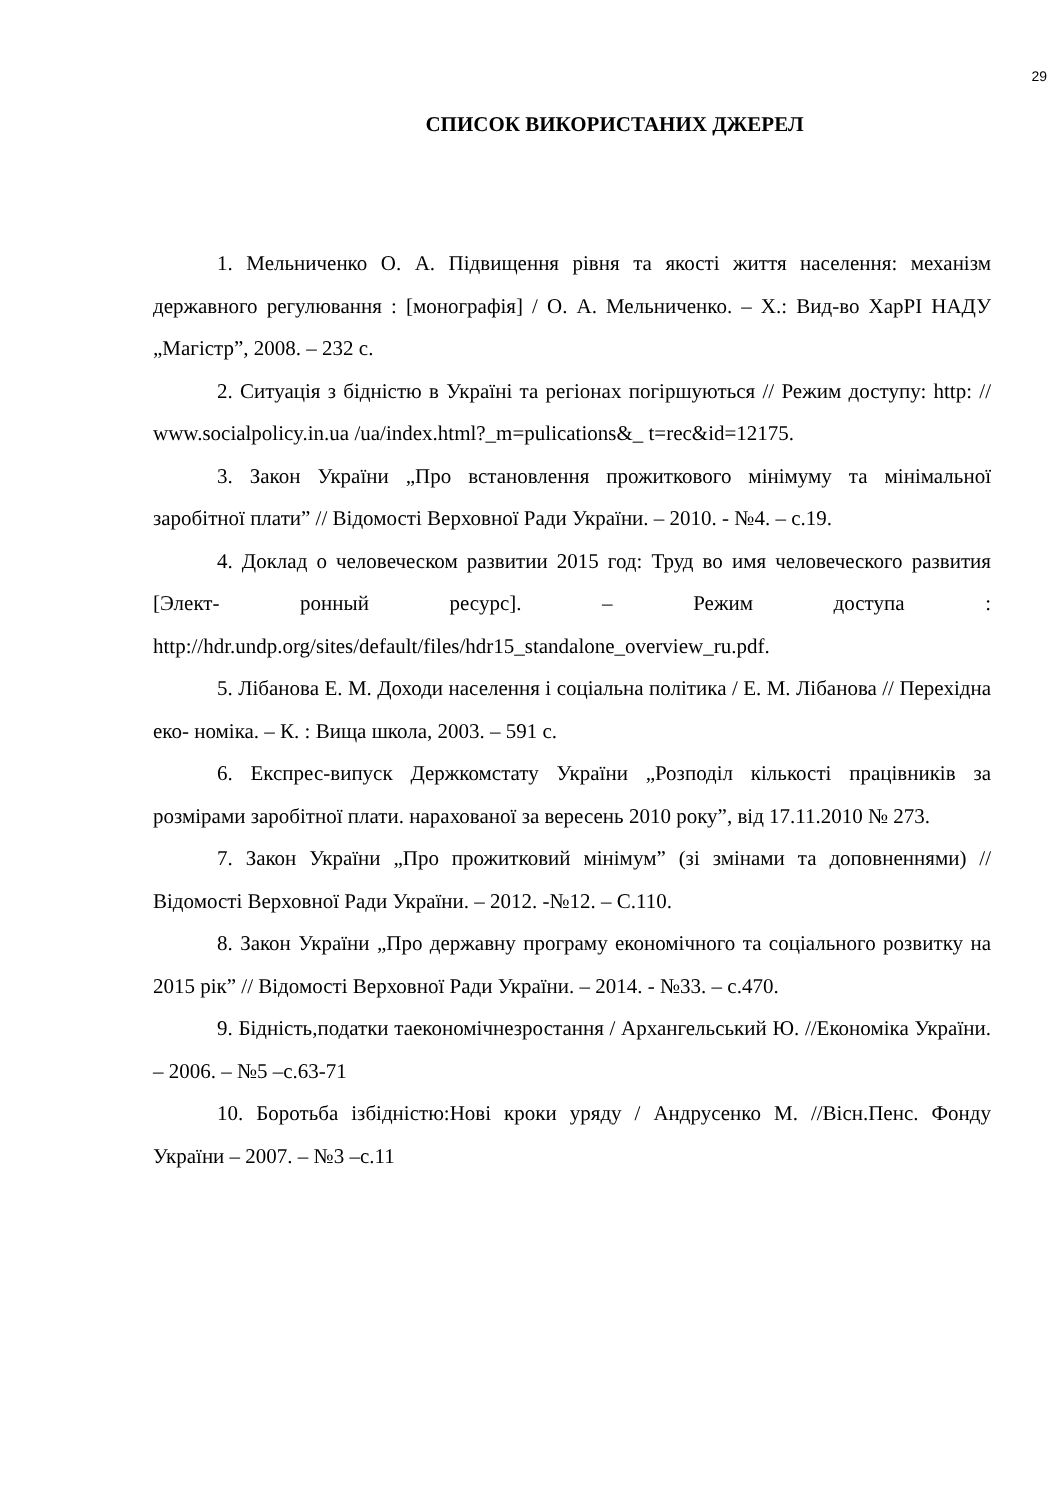29
СПИСОК ВИКОРИСТАНИХ ДЖЕРЕЛ
1. Мельниченко О. А. Підвищення рівня та якості життя населення: механізм державного регулювання : [монографія] / О. А. Мельниченко. – Х.: Вид-во ХарРІ НАДУ „Магістр”, 2008. – 232 с.
2. Ситуація з бідністю в Україні та регіонах погіршуються // Режим доступу: http: // www.socialpolicy.in.ua /ua/index.html?_m=pulications&_ t=rec&id=12175.
3. Закон України „Про встановлення прожиткового мінімуму та мінімальної заробітної плати” // Відомості Верховної Ради України. – 2010. - №4. – с.19.
4. Доклад о человеческом развитии 2015 год: Труд во имя человеческого развития [Элект- ронный ресурс]. – Режим доступа : http://hdr.undp.org/sites/default/files/hdr15_standalone_overview_ru.pdf.
5. Лібанова Е. М. Доходи населення і соціальна політика / Е. М. Лібанова // Перехідна еко- номіка. – К. : Вища школа, 2003. – 591 с.
6. Експрес-випуск Держкомстату України „Розподіл кількості працівників за розмірами заробітної плати. нарахованої за вересень 2010 року”, від 17.11.2010 № 273.
7. Закон України „Про прожитковий мінімум” (зі змінами та доповненнями) // Відомості Верховної Ради України. – 2012. -№12. – С.110.
8. Закон України „Про державну програму економічного та соціального розвитку на 2015 рік” // Відомості Верховної Ради України. – 2014. - №33. – с.470.
9. Бідність,податки таекономічнезростання / Архангельський Ю. //Економіка України. – 2006. – №5 –с.63-71
10. Боротьба ізбідністю:Нові кроки уряду / Андрусенко М. //Вісн.Пенс. Фонду України – 2007. – №3 –с.11